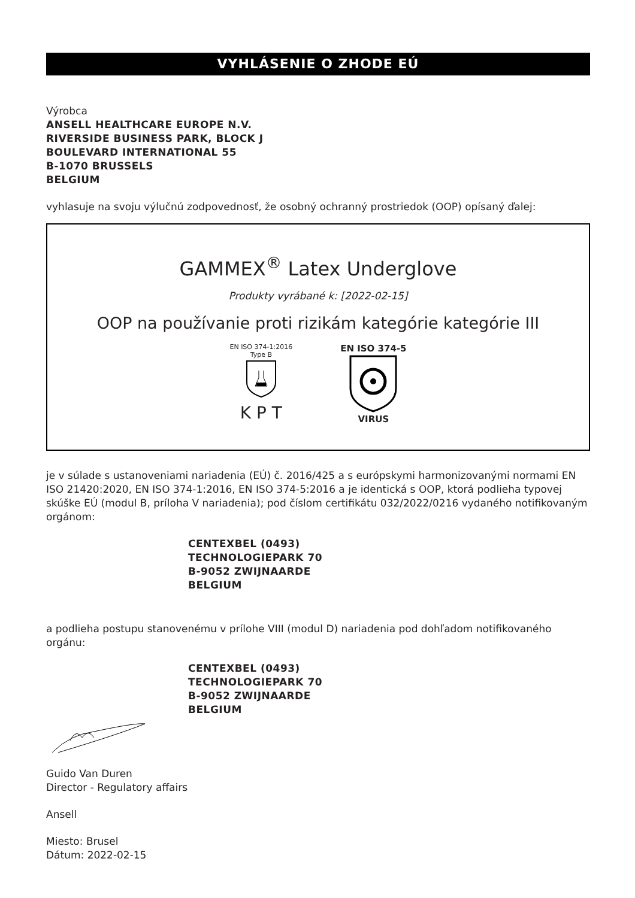VYHLÁSENIE O ZHODE EÚ
Výrobca
ANSELL HEALTHCARE EUROPE N.V.
RIVERSIDE BUSINESS PARK, BLOCK J
BOULEVARD INTERNATIONAL 55
B-1070 BRUSSELS
BELGIUM
vyhlasuje na svoju výlučnú zodpovednosť, že osobný ochranný prostriedok (OOP) opísaný ďalej:
GAMMEX<sup>®</sup> Latex Underglove
Produkty vyrábané k: [2022-02-15]
OOP na používanie proti rizikám kategórie kategórie III
EN ISO 374-1:2016
Type B
K P T
EN ISO 374-5
VIRUS
je v súlade s ustanoveniami nariadenia (EÚ) č. 2016/425 a s európskymi harmonizovanými normami EN ISO 21420:2020, EN ISO 374-1:2016, EN ISO 374-5:2016 a je identická s OOP, ktorá podlieha typovej skúške EÚ (modul B, príloha V nariadenia); pod číslom certifikátu 032/2022/0216 vydaného notifikovaným orgánom:
CENTEXBEL (0493)
TECHNOLOGIEPARK 70
B-9052 ZWIJNAARDE
BELGIUM
a podlieha postupu stanovenému v prílohe VIII (modul D) nariadenia pod dohľadom notifikovaného orgánu:
CENTEXBEL (0493)
TECHNOLOGIEPARK 70
B-9052 ZWIJNAARDE
BELGIUM
Guido Van Duren
Director - Regulatory affairs
Ansell
Miesto: Brusel
Dátum: 2022-02-15